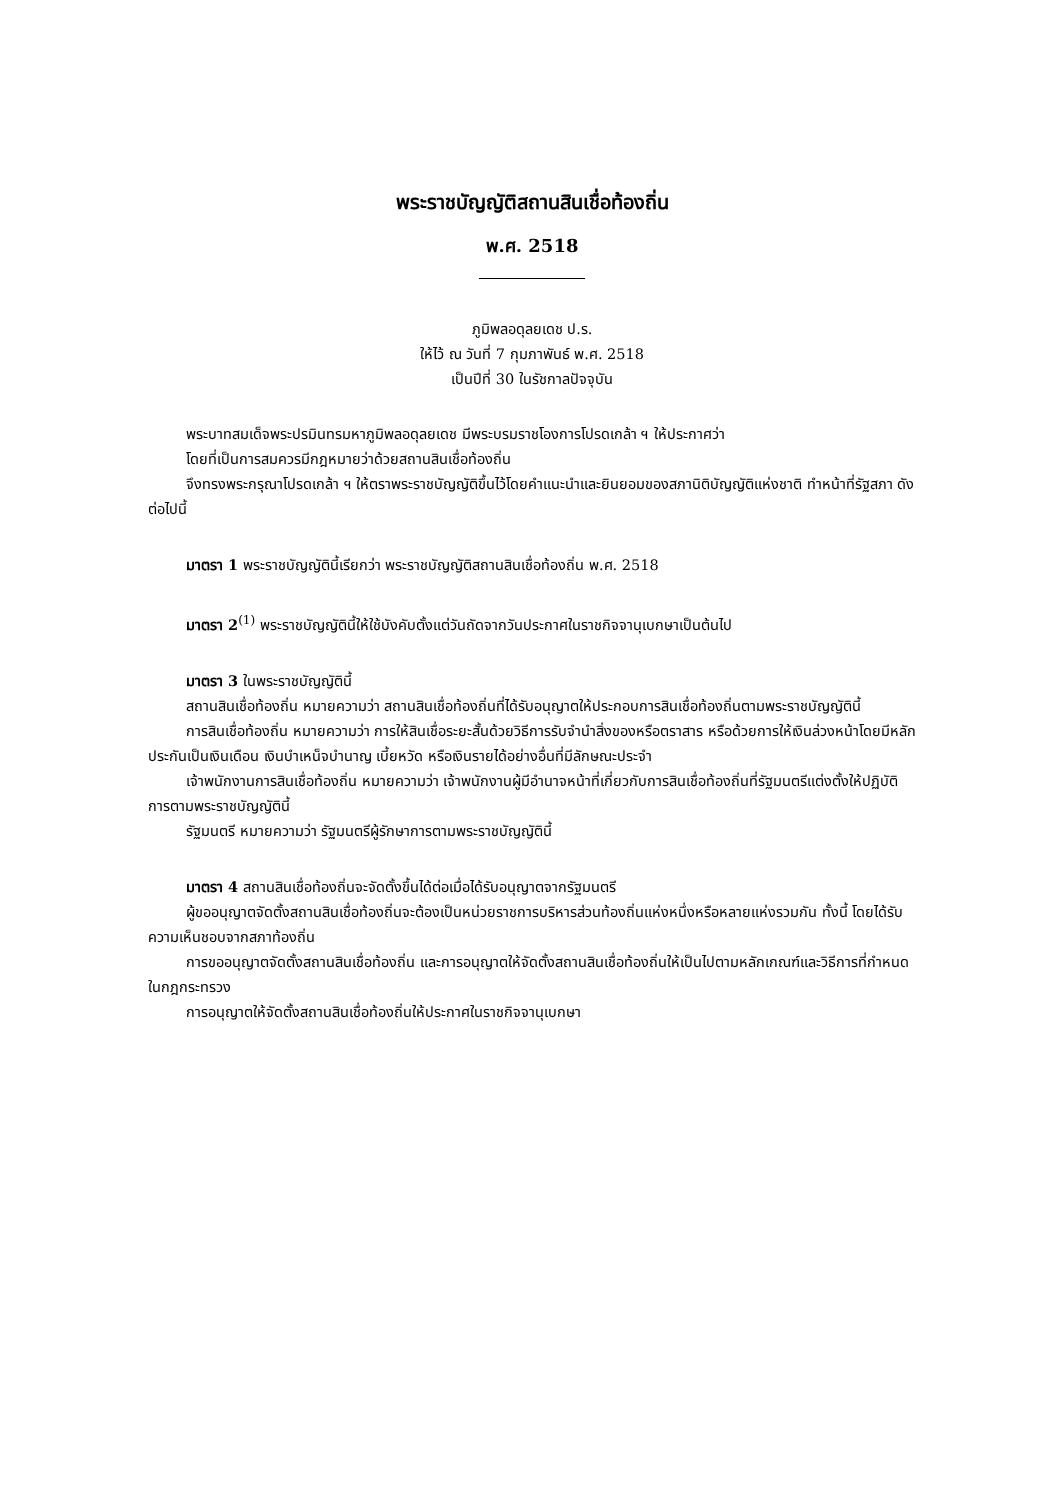พระราชบัญญัติสถานสินเชื่อท้องถิ่น
พ.ศ. 2518
ภูมิพลอดุลยเดช ป.ร.
ให้ไว้ ณ วันที่ 7 กุมภาพันธ์ พ.ศ. 2518
เป็นปีที่ 30 ในรัชกาลปัจจุบัน
พระบาทสมเด็จพระปรมินทรมหาภูมิพลอดุลยเดช มีพระบรมราชโองการโปรดเกล้า ฯ ให้ประกาศว่า
โดยที่เป็นการสมควรมีกฎหมายว่าด้วยสถานสินเชื่อท้องถิ่น
จึงทรงพระกรุณาโปรดเกล้า ฯ ให้ตราพระราชบัญญัติขึ้นไว้โดยคำแนะนำและยินยอมของสภานิติบัญญัติแห่งชาติ ทำหน้าที่รัฐสภา ดังต่อไปนี้
มาตรา 1 พระราชบัญญัตินี้เรียกว่า พระราชบัญญัติสถานสินเชื่อท้องถิ่น พ.ศ. 2518
มาตรา 2<sup>(1)</sup> พระราชบัญญัตินี้ให้ใช้บังคับตั้งแต่วันถัดจากวันประกาศในราชกิจจานุเบกษาเป็นต้นไป
มาตรา 3 ในพระราชบัญญัตินี้
สถานสินเชื่อท้องถิ่น หมายความว่า สถานสินเชื่อท้องถิ่นที่ได้รับอนุญาตให้ประกอบการสินเชื่อท้องถิ่นตามพระราชบัญญัตินี้
การสินเชื่อท้องถิ่น หมายความว่า การให้สินเชื่อระยะสั้นด้วยวิธีการรับจำนำสิ่งของหรือตราสาร หรือด้วยการให้เงินล่วงหน้าโดยมีหลักประกันเป็นเงินเดือน เงินบำเหน็จบำนาญ เบี้ยหวัด หรือเงินรายได้อย่างอื่นที่มีลักษณะประจำ
เจ้าพนักงานการสินเชื่อท้องถิ่น หมายความว่า เจ้าพนักงานผู้มีอำนาจหน้าที่เกี่ยวกับการสินเชื่อท้องถิ่นที่รัฐมนตรีแต่งตั้งให้ปฏิบัติการตามพระราชบัญญัตินี้
รัฐมนตรี หมายความว่า รัฐมนตรีผู้รักษาการตามพระราชบัญญัตินี้
มาตรา 4 สถานสินเชื่อท้องถิ่นจะจัดตั้งขึ้นได้ต่อเมื่อได้รับอนุญาตจากรัฐมนตรี
ผู้ขออนุญาตจัดตั้งสถานสินเชื่อท้องถิ่นจะต้องเป็นหน่วยราชการบริหารส่วนท้องถิ่นแห่งหนึ่งหรือหลายแห่งรวมกัน ทั้งนี้ โดยได้รับความเห็นชอบจากสภาท้องถิ่น
การขออนุญาตจัดตั้งสถานสินเชื่อท้องถิ่น และการอนุญาตให้จัดตั้งสถานสินเชื่อท้องถิ่นให้เป็นไปตามหลักเกณฑ์และวิธีการที่กำหนดในกฎกระทรวง
การอนุญาตให้จัดตั้งสถานสินเชื่อท้องถิ่นให้ประกาศในราชกิจจานุเบกษา